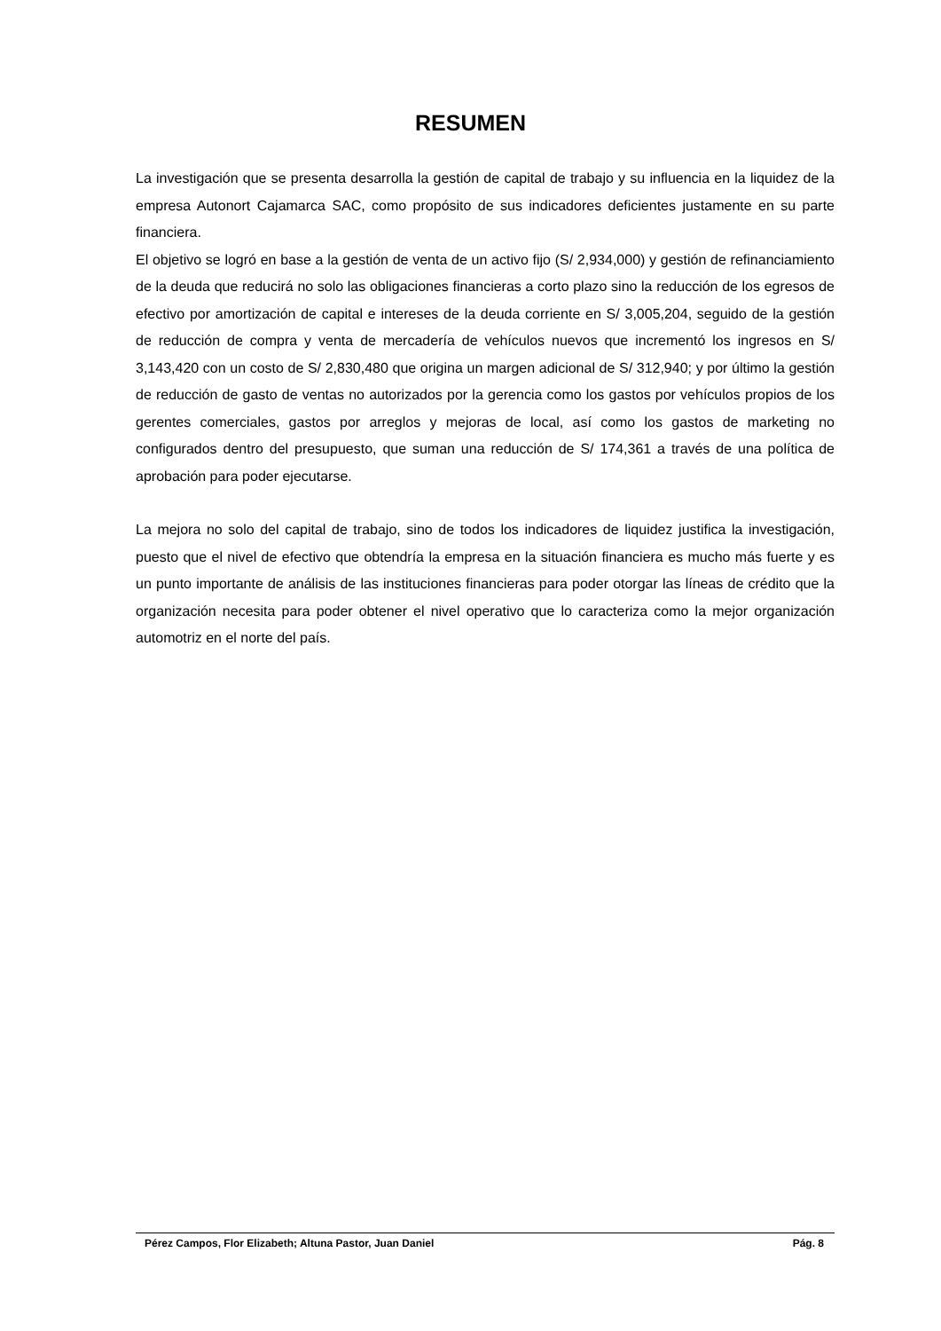RESUMEN
La investigación que se presenta desarrolla la gestión de capital de trabajo y su influencia en la liquidez de la empresa Autonort Cajamarca SAC, como propósito de sus indicadores deficientes justamente en su parte financiera.
El objetivo se logró en base a la gestión de venta de un activo fijo (S/ 2,934,000) y gestión de refinanciamiento de la deuda que reducirá no solo las obligaciones financieras a corto plazo sino la reducción de los egresos de efectivo por amortización de capital e intereses de la deuda corriente en S/ 3,005,204, seguido de la gestión de reducción de compra y venta de mercadería de vehículos nuevos que incrementó los ingresos en S/ 3,143,420 con un costo de S/ 2,830,480 que origina un margen adicional de S/ 312,940; y por último la gestión de reducción de gasto de ventas no autorizados por la gerencia como los gastos por vehículos propios de los gerentes comerciales, gastos por arreglos y mejoras de local, así como los gastos de marketing no configurados dentro del presupuesto, que suman una reducción de S/ 174,361 a través de una política de aprobación para poder ejecutarse.
La mejora no solo del capital de trabajo, sino de todos los indicadores de liquidez justifica la investigación, puesto que el nivel de efectivo que obtendría la empresa en la situación financiera es mucho más fuerte y es un punto importante de análisis de las instituciones financieras para poder otorgar las líneas de crédito que la organización necesita para poder obtener el nivel operativo que lo caracteriza como la mejor organización automotriz en el norte del país.
Pérez Campos, Flor Elizabeth; Altuna Pastor, Juan Daniel Pág. 8